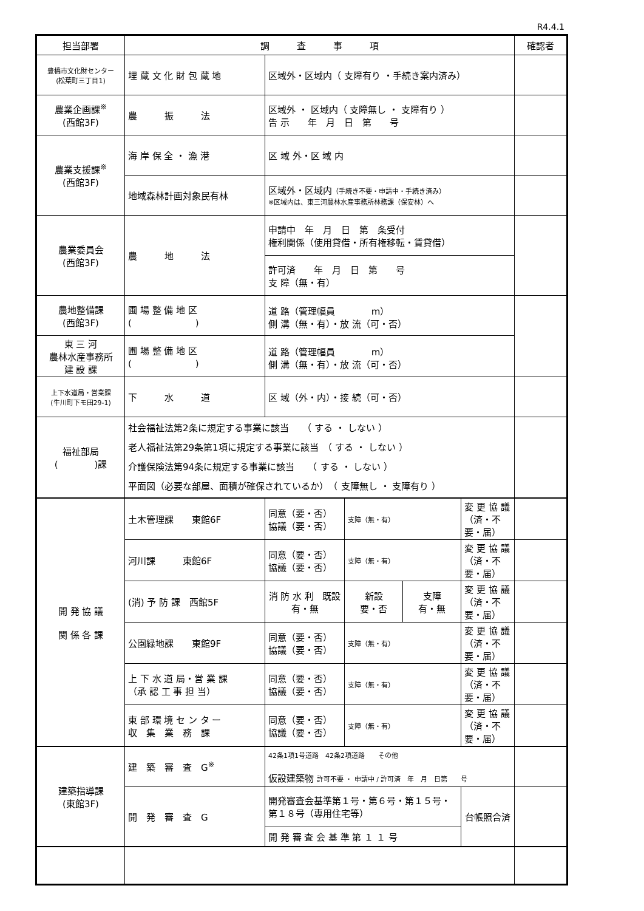R4.4.1
| 担当部署 | 調 査 事 項 | | | | | 確認者 |
| --- | --- | --- | --- | --- | --- | --- |
| 豊橋市文化財センター (松葉町三丁目1) | 埋 蔵 文 化 財 包 蔵 地 | 区域外・区域内（ 支障有り ・手続き案内済み） | | | | |
| 農業企画課<sup>※</sup> (西館3F) | 農 振 法 | 区域外 ・ 区域内（ 支障無し ・ 支障有り ） 告 示 年 月 日 第 号 | | | | |
| 農業支援課<sup>※</sup> (西館3F) | 海 岸 保 全 ・ 漁 港 | 区 域 外・区 域 内 | | | | |
| | 地域森林計画対象民有林 | 区域外・区域内 （手続き不要・申請中・手続き済み） ※区域内は、東三河農林水産事務所林務課（保安林）へ | | | | |
| 農業委員会 (西館3F) | 農 地 法 | 申請中 年 月 日 第 条受付 権利関係（使用貸借・所有権移転・賃貸借） | | | | |
| | | 許可済 年 月 日 第 号 支 障（無・有） | | | | |
| 農地整備課 (西館3F) | 圃 場 整 備 地 区 ( ) | 道 路（管理幅員 m） 側 溝（無・有）・放 流（可・否） | | | | |
| 東 三 河 農林水産事務所 建 設 課 | 圃 場 整 備 地 区 ( ) | 道 路（管理幅員 m） 側 溝（無・有）・放 流（可・否） | | | | |
| 上下水道局・営業課 (牛川町下モ田29-1) | 下 水 道 | 区 域（外・内）・接 続（可・否） | | | | |
| 福祉部局 ( )課 | 社会福祉法第2条に規定する事業に該当 （ する ・ しない ） 老人福祉法第29条第1項に規定する事業に該当 （ する ・ しない ） 介護保険法第94条に規定する事業に該当 （ する ・ しない ） 平面図（必要な部屋、面積が確保されているか） （ 支障無し ・ 支障有り ） | | | | | |
| 開 発 協 議 関 係 各 課 | 土木管理課 東館6F | 同意（要・否） 協議（要・否） | 支障（無・有） | | 変 更 協 議 （済・不要・届） | |
| | 河川課 東館6F | 同意（要・否） 協議（要・否） | 支障（無・有） | | 変 更 協 議 （済・不要・届） | |
| | (消) 予 防 課 西館5F | 消 防 水 利 既設 有・無 | 新設 要・否 | 支障 有・無 | 変 更 協 議 （済・不要・届） | |
| | 公園緑地課 東館9F | 同意（要・否） 協議（要・否） | 支障（無・有） | | 変 更 協 議 （済・不要・届） | |
| | 上 下 水 道 局・営 業 課 （承 認 工 事 担 当） | 同意（要・否） 協議（要・否） | 支障（無・有） | | 変 更 協 議 （済・不要・届） | |
| | 東 部 環 境 セ ン タ ー 収 集 業 務 課 | 同意（要・否） 協議（要・否） | 支障（無・有） | | 変 更 協 議 （済・不要・届） | |
| 建築指導課 (東館3F) | 建 築 審 査 G<sup>※</sup> | 42条1項1号道路 42条2項道路 その他 仮設建築物 許可不要 ・ 申請中 / 許可済 年 月 日第 号 | | | | |
| | 開 発 審 査 G | 開発審査会基準第１号・第６号・第１５号・第１８号（専用住宅等） | | | 台帳照合済 | |
| | | 開 発 審 査 会 基 準 第 １ １ 号 | | | | |